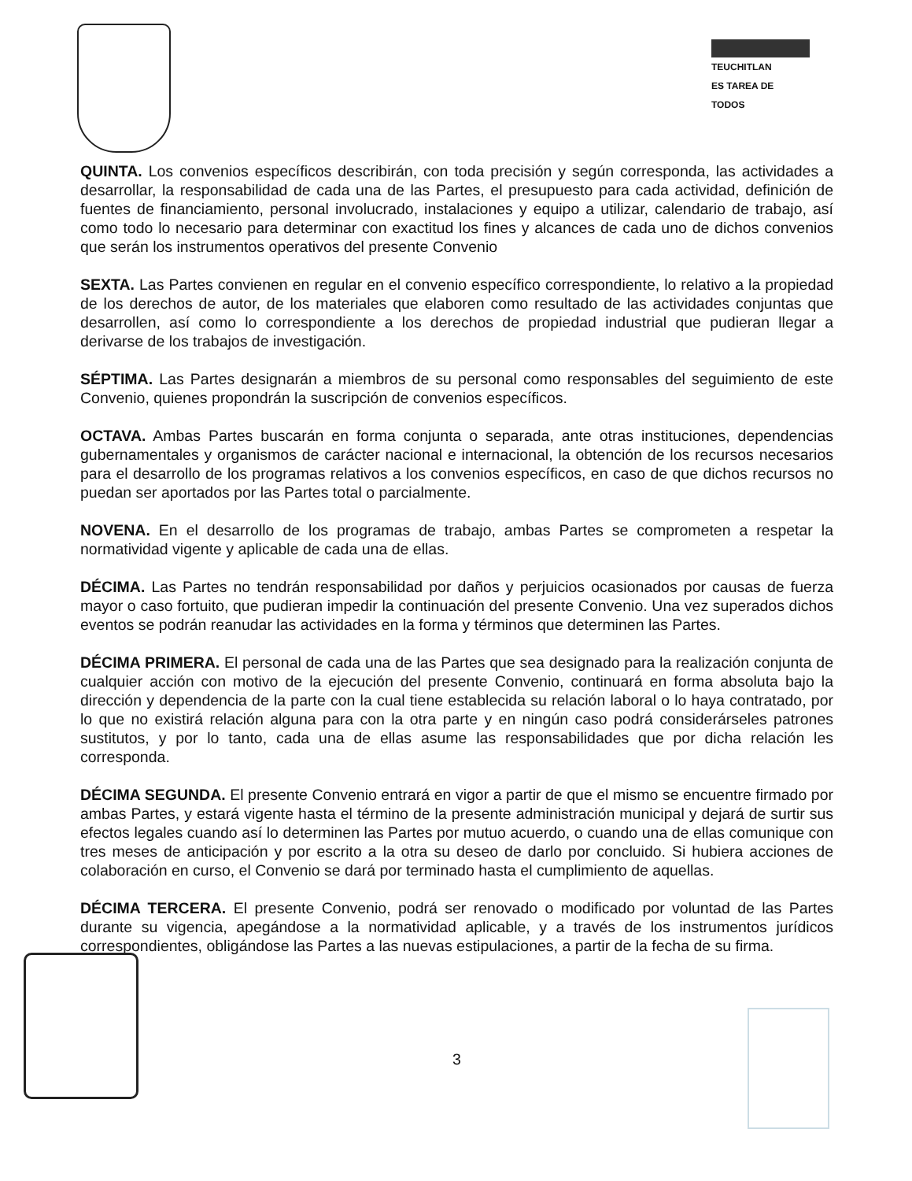TEUCHITLAN
ES TAREA DE TODOS
QUINTA. Los convenios específicos describirán, con toda precisión y según corresponda, las actividades a desarrollar, la responsabilidad de cada una de las Partes, el presupuesto para cada actividad, definición de fuentes de financiamiento, personal involucrado, instalaciones y equipo a utilizar, calendario de trabajo, así como todo lo necesario para determinar con exactitud los fines y alcances de cada uno de dichos convenios que serán los instrumentos operativos del presente Convenio
SEXTA. Las Partes convienen en regular en el convenio específico correspondiente, lo relativo a la propiedad de los derechos de autor, de los materiales que elaboren como resultado de las actividades conjuntas que desarrollen, así como lo correspondiente a los derechos de propiedad industrial que pudieran llegar a derivarse de los trabajos de investigación.
SÉPTIMA. Las Partes designarán a miembros de su personal como responsables del seguimiento de este Convenio, quienes propondrán la suscripción de convenios específicos.
OCTAVA. Ambas Partes buscarán en forma conjunta o separada, ante otras instituciones, dependencias gubernamentales y organismos de carácter nacional e internacional, la obtención de los recursos necesarios para el desarrollo de los programas relativos a los convenios específicos, en caso de que dichos recursos no puedan ser aportados por las Partes total o parcialmente.
NOVENA. En el desarrollo de los programas de trabajo, ambas Partes se comprometen a respetar la normatividad vigente y aplicable de cada una de ellas.
DÉCIMA. Las Partes no tendrán responsabilidad por daños y perjuicios ocasionados por causas de fuerza mayor o caso fortuito, que pudieran impedir la continuación del presente Convenio. Una vez superados dichos eventos se podrán reanudar las actividades en la forma y términos que determinen las Partes.
DÉCIMA PRIMERA. El personal de cada una de las Partes que sea designado para la realización conjunta de cualquier acción con motivo de la ejecución del presente Convenio, continuará en forma absoluta bajo la dirección y dependencia de la parte con la cual tiene establecida su relación laboral o lo haya contratado, por lo que no existirá relación alguna para con la otra parte y en ningún caso podrá considerárseles patrones sustitutos, y por lo tanto, cada una de ellas asume las responsabilidades que por dicha relación les corresponda.
DÉCIMA SEGUNDA. El presente Convenio entrará en vigor a partir de que el mismo se encuentre firmado por ambas Partes, y estará vigente hasta el término de la presente administración municipal y dejará de surtir sus efectos legales cuando así lo determinen las Partes por mutuo acuerdo, o cuando una de ellas comunique con tres meses de anticipación y por escrito a la otra su deseo de darlo por concluido. Si hubiera acciones de colaboración en curso, el Convenio se dará por terminado hasta el cumplimiento de aquellas.
DÉCIMA TERCERA. El presente Convenio, podrá ser renovado o modificado por voluntad de las Partes durante su vigencia, apegándose a la normatividad aplicable, y a través de los instrumentos jurídicos correspondientes, obligándose las Partes a las nuevas estipulaciones, a partir de la fecha de su firma.
3